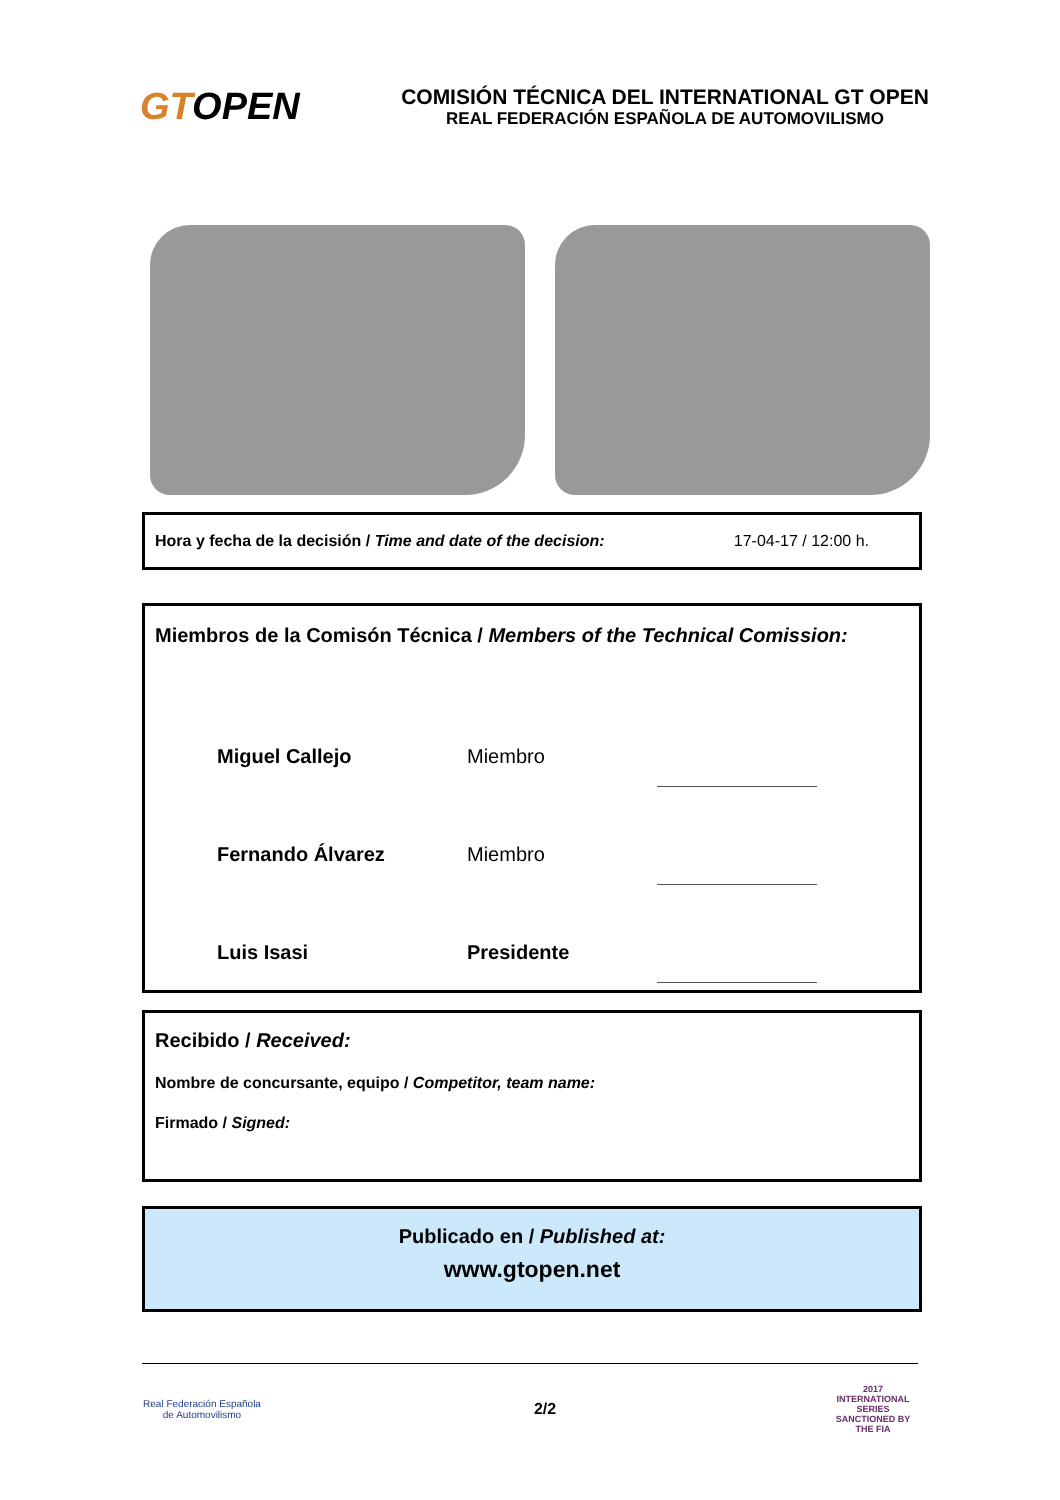GTOPEN
COMISIÓN TÉCNICA DEL INTERNATIONAL GT OPEN
REAL FEDERACIÓN ESPAÑOLA DE AUTOMOVILISMO
Hora y fecha de la decisión / Time and date of the decision: 17-04-17 / 12:00 h.
Miembros de la Comisón Técnica / Members of the Technical Comission:
Miguel Callejo Miembro
Fernando Álvarez Miembro
Luis Isasi Presidente
Recibido / Received:
Nombre de concursante, equipo / Competitor, team name:
Firmado / Signed:
Publicado en / Published at:
www.gtopen.net
Real Federación Española de Automovilismo
2/2
2017 INTERNATIONAL SERIES
SANCTIONED BY THE FIA